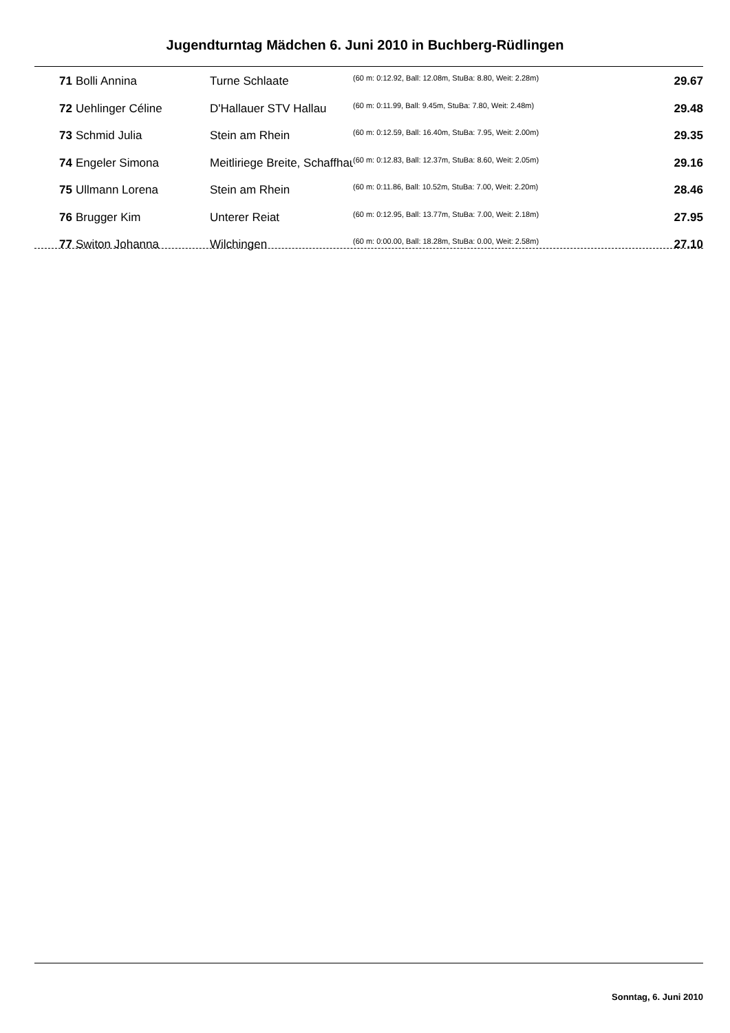Jugendturntag Mädchen 6. Juni 2010 in Buchberg-Rüdlingen
| 71 | Bolli Annina | Turne Schlaate | (60 m: 0:12.92, Ball: 12.08m, StuBa: 8.80, Weit: 2.28m) | 29.67 |
| 72 | Uehlinger Céline | D'Hallauer STV Hallau | (60 m: 0:11.99, Ball: 9.45m, StuBa: 7.80, Weit: 2.48m) | 29.48 |
| 73 | Schmid Julia | Stein am Rhein | (60 m: 0:12.59, Ball: 16.40m, StuBa: 7.95, Weit: 2.00m) | 29.35 |
| 74 | Engeler Simona | Meitliriege Breite, Schaffhau | (60 m: 0:12.83, Ball: 12.37m, StuBa: 8.60, Weit: 2.05m) | 29.16 |
| 75 | Ullmann Lorena | Stein am Rhein | (60 m: 0:11.86, Ball: 10.52m, StuBa: 7.00, Weit: 2.20m) | 28.46 |
| 76 | Brugger Kim | Unterer Reiat | (60 m: 0:12.95, Ball: 13.77m, StuBa: 7.00, Weit: 2.18m) | 27.95 |
| 77 | Switon Johanna | Wilchingen | (60 m: 0:00.00, Ball: 18.28m, StuBa: 0.00, Weit: 2.58m) | 27.10 |
Sonntag, 6. Juni 2010